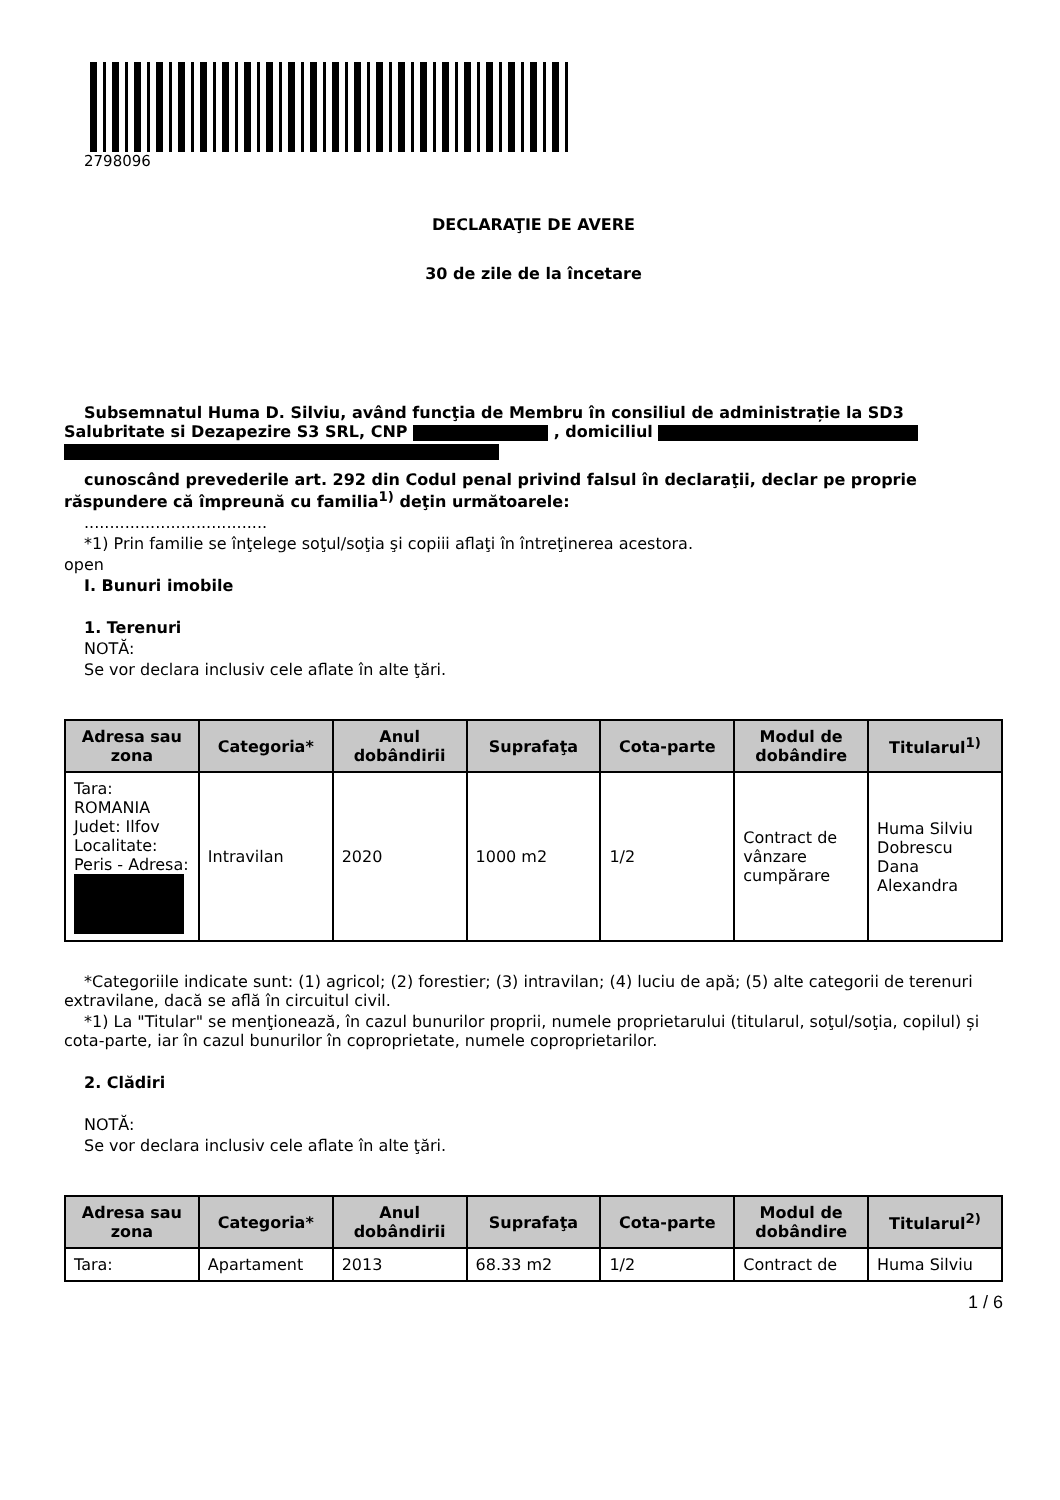2798096
DECLARAŢIE DE AVERE
30 de zile de la încetare
Subsemnatul Huma D. Silviu, având funcţia de Membru în consiliul de administrație la SD3 Salubritate si Dezapezire S3 SRL, CNP , domiciliul
cunoscând prevederile art. 292 din Codul penal privind falsul în declaraţii, declar pe proprie răspundere că împreună cu familia<sup>1)</sup> deţin următoarele:
....................................
*1) Prin familie se înţelege soţul/soţia şi copiii aflaţi în întreţinerea acestora.
open
I. Bunuri imobile
1. Terenuri
NOTĂ:
Se vor declara inclusiv cele aflate în alte ţări.
| Adresa sau zona | Categoria* | Anul dobândirii | Suprafaţa | Cota-parte | Modul de dobândire | Titularul<sup>1)</sup> |
| --- | --- | --- | --- | --- | --- | --- |
| Tara: ROMANIA Judet: Ilfov Localitate: Peris - Adresa: | Intravilan | 2020 | 1000 m2 | 1/2 | Contract de vânzare cumpărare | Huma Silviu Dobrescu Dana Alexandra |
*Categoriile indicate sunt: (1) agricol; (2) forestier; (3) intravilan; (4) luciu de apă; (5) alte categorii de terenuri extravilane, dacă se află în circuitul civil.
*1) La "Titular" se menţionează, în cazul bunurilor proprii, numele proprietarului (titularul, soţul/soţia, copilul) și cota-parte, iar în cazul bunurilor în coproprietate, numele coproprietarilor.
2. Clădiri
NOTĂ:
Se vor declara inclusiv cele aflate în alte ţări.
| Adresa sau zona | Categoria* | Anul dobândirii | Suprafaţa | Cota-parte | Modul de dobândire | Titularul<sup>2)</sup> |
| --- | --- | --- | --- | --- | --- | --- |
| Tara: | Apartament | 2013 | 68.33 m2 | 1/2 | Contract de | Huma Silviu |
1 / 6